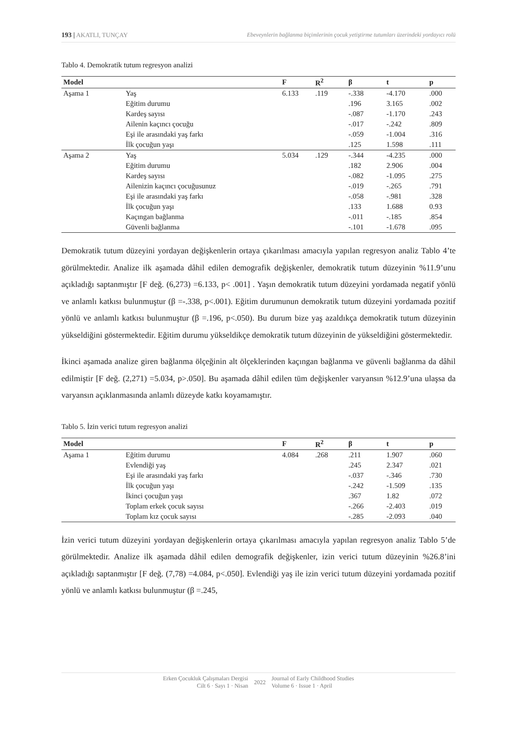193 | AKATLI, TUNÇAY Ebeveynlerin bağlanma biçimlerinin çocuk yetiştirme tutumları üzerindeki yordayıcı rolü
Tablo 4. Demokratik tutum regresyon analizi
| Model | | F | R<sup>2</sup> | β | t | p |
| --- | --- | --- | --- | --- | --- | --- |
| Aşama 1 | Yaş | 6.133 | .119 | -.338 | -4.170 | .000 |
| | Eğitim durumu | | | .196 | 3.165 | .002 |
| | Kardeş sayısı | | | -.087 | -1.170 | .243 |
| | Ailenin kaçıncı çocuğu | | | -.017 | -.242 | .809 |
| | Eşi ile arasındaki yaş farkı | | | -.059 | -1.004 | .316 |
| | İlk çocuğun yaşı | | | .125 | 1.598 | .111 |
| Aşama 2 | Yaş | 5.034 | .129 | -.344 | -4.235 | .000 |
| | Eğitim durumu | | | .182 | 2.906 | .004 |
| | Kardeş sayısı | | | -.082 | -1.095 | .275 |
| | Ailenizin kaçıncı çocuğusunuz | | | -.019 | -.265 | .791 |
| | Eşi ile arasındaki yaş farkı | | | -.058 | -.981 | .328 |
| | İlk çocuğun yaşı | | | .133 | 1.688 | 0.93 |
| | Kaçıngan bağlanma | | | -.011 | -.185 | .854 |
| | Güvenli bağlanma | | | -.101 | -1.678 | .095 |
Demokratik tutum düzeyini yordayan değişkenlerin ortaya çıkarılması amacıyla yapılan regresyon analiz Tablo 4’te görülmektedir. Analize ilk aşamada dâhil edilen demografik değişkenler, demokratik tutum düzeyinin %11.9’unu açıkladığı saptanmıştır [F değ. (6,273) =6.133, p< .001] . Yaşın demokratik tutum düzeyini yordamada negatif yönlü ve anlamlı katkısı bulunmuştur (β =-.338, p<.001). Eğitim durumunun demokratik tutum düzeyini yordamada pozitif yönlü ve anlamlı katkısı bulunmuştur (β =.196, p<.050). Bu durum bize yaş azaldıkça demokratik tutum düzeyinin yükseldiğini göstermektedir. Eğitim durumu yükseldikçe demokratik tutum düzeyinin de yükseldiğini göstermektedir.
İkinci aşamada analize giren bağlanma ölçeğinin alt ölçeklerinden kaçıngan bağlanma ve güvenli bağlanma da dâhil edilmiştir [F değ. (2,271) =5.034, p>.050]. Bu aşamada dâhil edilen tüm değişkenler varyansın %12.9’una ulaşsa da varyansın açıklanmasında anlamlı düzeyde katkı koyamamıştır.
Tablo 5. İzin verici tutum regresyon analizi
| Model | | F | R<sup>2</sup> | β | t | p |
| --- | --- | --- | --- | --- | --- | --- |
| Aşama 1 | Eğitim durumu | 4.084 | .268 | .211 | 1.907 | .060 |
| | Evlendiği yaş | | | .245 | 2.347 | .021 |
| | Eşi ile arasındaki yaş farkı | | | -.037 | -.346 | .730 |
| | İlk çocuğun yaşı | | | -.242 | -1.509 | .135 |
| | İkinci çocuğun yaşı | | | .367 | 1.82 | .072 |
| | Toplam erkek çocuk sayısı | | | -.266 | -2.403 | .019 |
| | Toplam kız çocuk sayısı | | | -.285 | -2.093 | .040 |
İzin verici tutum düzeyini yordayan değişkenlerin ortaya çıkarılması amacıyla yapılan regresyon analiz Tablo 5’de görülmektedir. Analize ilk aşamada dâhil edilen demografik değişkenler, izin verici tutum düzeyinin %26.8’ini açıkladığı saptanmıştır [F değ. (7,78) =4.084, p<.050]. Evlendiği yaş ile izin verici tutum düzeyini yordamada pozitif yönlü ve anlamlı katkısı bulunmuştur (β =.245,
Erken Çocukluk Çalışmaları Dergisi
Cilt 6 · Sayı 1 · Nisan
2022
Journal of Early Childhood Studies
Volume 6 · Issue 1 · April